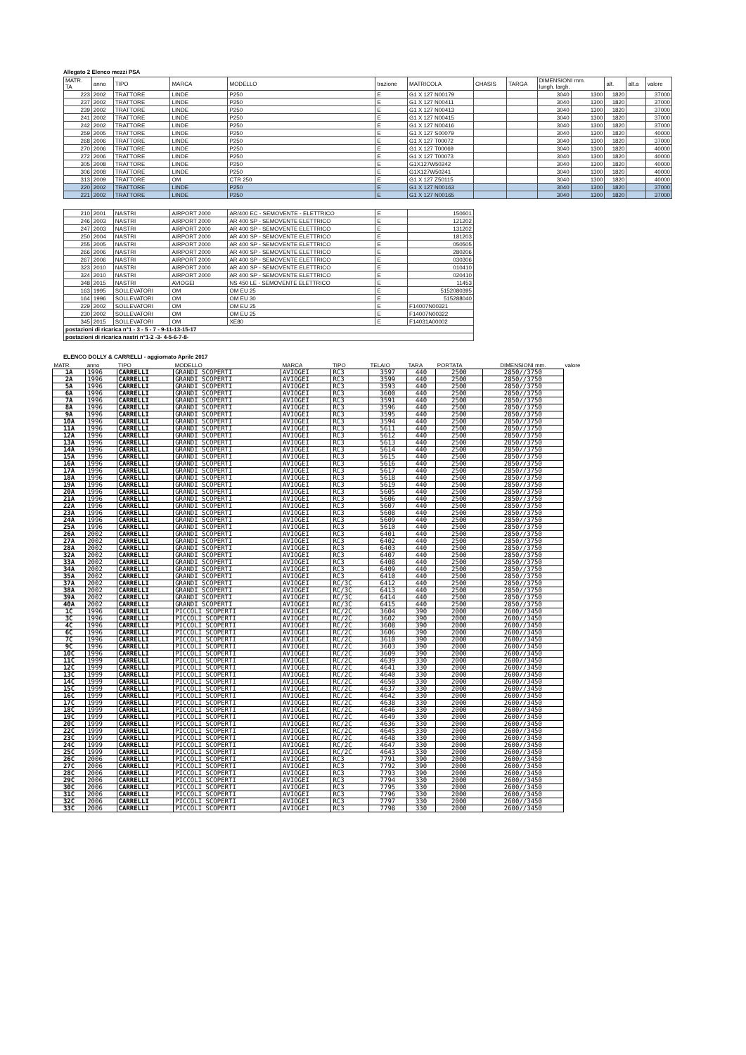Allegato 2 Elenco mezzi PSA
| MATR. TA | anno | TIPO | MARCA | MODELLO | trazione | MATRICOLA | CHASIS | TARGA | DIMENSIONI mm. lungh. largh. | | alt. | alt.a | valore |
| 223 | 2002 | TRATTORE | LINDE | P250 | E | G1 X 127 N00179 | | | 3040 | 1300 | 1820 | | 37000 |
| 237 | 2002 | TRATTORE | LINDE | P250 | E | G1 X 127 N00411 | | | 3040 | 1300 | 1820 | | 37000 |
| 239 | 2002 | TRATTORE | LINDE | P250 | E | G1 X 127 N00413 | | | 3040 | 1300 | 1820 | | 37000 |
| 241 | 2002 | TRATTORE | LINDE | P250 | E | G1 X 127 N00415 | | | 3040 | 1300 | 1820 | | 37000 |
| 242 | 2002 | TRATTORE | LINDE | P250 | E | G1 X 127 N00416 | | | 3040 | 1300 | 1820 | | 37000 |
| 259 | 2005 | TRATTORE | LINDE | P250 | E | G1 X 127 S00079 | | | 3040 | 1300 | 1820 | | 40000 |
| 268 | 2006 | TRATTORE | LINDE | P250 | E | G1 X 127 T00072 | | | 3040 | 1300 | 1820 | | 37000 |
| 270 | 2006 | TRATTORE | LINDE | P250 | E | G1 X 127 T00069 | | | 3040 | 1300 | 1820 | | 40000 |
| 272 | 2006 | TRATTORE | LINDE | P250 | E | G1 X 127 T00073 | | | 3040 | 1300 | 1820 | | 40000 |
| 305 | 2008 | TRATTORE | LINDE | P250 | E | G1X127W50242 | | | 3040 | 1300 | 1820 | | 40000 |
| 306 | 2008 | TRATTORE | LINDE | P250 | E | G1X127W50241 | | | 3040 | 1300 | 1820 | | 40000 |
| 313 | 2009 | TRATTORE | OM | CTR 250 | E | G1 X 127 Z50115 | | | 3040 | 1300 | 1820 | | 40000 |
| 220 | 2002 | TRATTORE | LINDE | P250 | E | G1 X 127 N00163 | | | 3040 | 1300 | 1820 | | 37000 |
| 221 | 2002 | TRATTORE | LINDE | P250 | E | G1 X 127 N00165 | | | 3040 | 1300 | 1820 | | 37000 |
| 210 | 2001 | NASTRI | AIRPORT 2000 | AR/400 EC - SEMOVENTE - ELETTRICO | E | 150601 | | | | | | | |
| 246 | 2003 | NASTRI | AIRPORT 2000 | AR 400 SP - SEMOVENTE ELETTRICO | E | 121202 | | | | | | | |
| 247 | 2003 | NASTRI | AIRPORT 2000 | AR 400 SP - SEMOVENTE ELETTRICO | E | 131202 | | | | | | | |
| 250 | 2004 | NASTRI | AIRPORT 2000 | AR 400 SP - SEMOVENTE ELETTRICO | E | 181203 | | | | | | | |
| 255 | 2005 | NASTRI | AIRPORT 2000 | AR 400 SP - SEMOVENTE ELETTRICO | E | 050505 | | | | | | | |
| 266 | 2006 | NASTRI | AIRPORT 2000 | AR 400 SP - SEMOVENTE ELETTRICO | E | 280206 | | | | | | | |
| 267 | 2006 | NASTRI | AIRPORT 2000 | AR 400 SP - SEMOVENTE ELETTRICO | E | 030306 | | | | | | | |
| 323 | 2010 | NASTRI | AIRPORT 2000 | AR 400 SP - SEMOVENTE ELETTRICO | E | 010410 | | | | | | | |
| 324 | 2010 | NASTRI | AIRPORT 2000 | AR 400 SP - SEMOVENTE ELETTRICO | E | 020410 | | | | | | | |
| 348 | 2015 | NASTRI | AVIOGEI | NS 450 LE - SEMOVENTE ELETTRICO | E | 11453 | | | | | | | |
| 163 | 1995 | SOLLEVATORI | OM | OM EU 25 | E | 5152080395 | | | | | | | |
| 164 | 1996 | SOLLEVATORI | OM | OM EU 30 | E | 515288040 | | | | | | | |
| 229 | 2002 | SOLLEVATORI | OM | OM EU 25 | E | F14007N00321 | | | | | | | |
| 230 | 2002 | SOLLEVATORI | OM | OM EU 25 | E | F14007N00322 | | | | | | | |
| 345 | 2015 | SOLLEVATORI | OM | XE80 | E | F14031A00002 | | | | | | | |
| postazioni di ricarica n°1 - 3 - 5 - 7 - 9-11-13-15-17 | | | | | | | | | | | | | |
| postazioni di ricarica nastri n°1-2 -3- 4-5-6-7-8- | | | | | | | | | | | | | |
ELENCO DOLLY & CARRELLI - aggiornato Aprile 2017
| MATR. | anno | TIPO | MODELLO | MARCA | TIPO | TELAIO | TARA | PORTATA | DIMENSIONI mm. | valore |
| --- | --- | --- | --- | --- | --- | --- | --- | --- | --- | --- |
| 1A | 1996 | CARRELLI | GRANDI SCOPERTI | AVIOGEI | RC3 | 3597 | 440 | 2500 | 2850//3750 | |
| 2A | 1996 | CARRELLI | GRANDI SCOPERTI | AVIOGEI | RC3 | 3599 | 440 | 2500 | 2850//3750 | |
| 5A | 1996 | CARRELLI | GRANDI SCOPERTI | AVIOGEI | RC3 | 3593 | 440 | 2500 | 2850//3750 | |
| 6A | 1996 | CARRELLI | GRANDI SCOPERTI | AVIOGEI | RC3 | 3600 | 440 | 2500 | 2850//3750 | |
| 7A | 1996 | CARRELLI | GRANDI SCOPERTI | AVIOGEI | RC3 | 3591 | 440 | 2500 | 2850//3750 | |
| 8A | 1996 | CARRELLI | GRANDI SCOPERTI | AVIOGEI | RC3 | 3596 | 440 | 2500 | 2850//3750 | |
| 9A | 1996 | CARRELLI | GRANDI SCOPERTI | AVIOGEI | RC3 | 3595 | 440 | 2500 | 2850//3750 | |
| 10A | 1996 | CARRELLI | GRANDI SCOPERTI | AVIOGEI | RC3 | 3594 | 440 | 2500 | 2850//3750 | |
| 11A | 1996 | CARRELLI | GRANDI SCOPERTI | AVIOGEI | RC3 | 5611 | 440 | 2500 | 2850//3750 | |
| 12A | 1996 | CARRELLI | GRANDI SCOPERTI | AVIOGEI | RC3 | 5612 | 440 | 2500 | 2850//3750 | |
| 13A | 1996 | CARRELLI | GRANDI SCOPERTI | AVIOGEI | RC3 | 5613 | 440 | 2500 | 2850//3750 | |
| 14A | 1996 | CARRELLI | GRANDI SCOPERTI | AVIOGEI | RC3 | 5614 | 440 | 2500 | 2850//3750 | |
| 15A | 1996 | CARRELLI | GRANDI SCOPERTI | AVIOGEI | RC3 | 5615 | 440 | 2500 | 2850//3750 | |
| 16A | 1996 | CARRELLI | GRANDI SCOPERTI | AVIOGEI | RC3 | 5616 | 440 | 2500 | 2850//3750 | |
| 17A | 1996 | CARRELLI | GRANDI SCOPERTI | AVIOGEI | RC3 | 5617 | 440 | 2500 | 2850//3750 | |
| 18A | 1996 | CARRELLI | GRANDI SCOPERTI | AVIOGEI | RC3 | 5618 | 440 | 2500 | 2850//3750 | |
| 19A | 1996 | CARRELLI | GRANDI SCOPERTI | AVIOGEI | RC3 | 5619 | 440 | 2500 | 2850//3750 | |
| 20A | 1996 | CARRELLI | GRANDI SCOPERTI | AVIOGEI | RC3 | 5605 | 440 | 2500 | 2850//3750 | |
| 21A | 1996 | CARRELLI | GRANDI SCOPERTI | AVIOGEI | RC3 | 5606 | 440 | 2500 | 2850//3750 | |
| 22A | 1996 | CARRELLI | GRANDI SCOPERTI | AVIOGEI | RC3 | 5607 | 440 | 2500 | 2850//3750 | |
| 23A | 1996 | CARRELLI | GRANDI SCOPERTI | AVIOGEI | RC3 | 5608 | 440 | 2500 | 2850//3750 | |
| 24A | 1996 | CARRELLI | GRANDI SCOPERTI | AVIOGEI | RC3 | 5609 | 440 | 2500 | 2850//3750 | |
| 25A | 1996 | CARRELLI | GRANDI SCOPERTI | AVIOGEI | RC3 | 5610 | 440 | 2500 | 2850//3750 | |
| 26A | 2002 | CARRELLI | GRANDI SCOPERTI | AVIOGEI | RC3 | 6401 | 440 | 2500 | 2850//3750 | |
| 27A | 2002 | CARRELLI | GRANDI SCOPERTI | AVIOGEI | RC3 | 6402 | 440 | 2500 | 2850//3750 | |
| 28A | 2002 | CARRELLI | GRANDI SCOPERTI | AVIOGEI | RC3 | 6403 | 440 | 2500 | 2850//3750 | |
| 32A | 2002 | CARRELLI | GRANDI SCOPERTI | AVIOGEI | RC3 | 6407 | 440 | 2500 | 2850//3750 | |
| 33A | 2002 | CARRELLI | GRANDI SCOPERTI | AVIOGEI | RC3 | 6408 | 440 | 2500 | 2850//3750 | |
| 34A | 2002 | CARRELLI | GRANDI SCOPERTI | AVIOGEI | RC3 | 6409 | 440 | 2500 | 2850//3750 | |
| 35A | 2002 | CARRELLI | GRANDI SCOPERTI | AVIOGEI | RC3 | 6410 | 440 | 2500 | 2850//3750 | |
| 37A | 2002 | CARRELLI | GRANDI SCOPERTI | AVIOGEI | RC/3C | 6412 | 440 | 2500 | 2850//3750 | |
| 38A | 2002 | CARRELLI | GRANDI SCOPERTI | AVIOGEI | RC/3C | 6413 | 440 | 2500 | 2850//3750 | |
| 39A | 2002 | CARRELLI | GRANDI SCOPERTI | AVIOGEI | RC/3C | 6414 | 440 | 2500 | 2850//3750 | |
| 40A | 2002 | CARRELLI | GRANDI SCOPERTI | AVIOGEI | RC/3C | 6415 | 440 | 2500 | 2850//3750 | |
| 1C | 1996 | CARRELLI | PICCOLI SCOPERTI | AVIOGEI | RC/2C | 3604 | 390 | 2000 | 2600//3450 | |
| 3C | 1996 | CARRELLI | PICCOLI SCOPERTI | AVIOGEI | RC/2C | 3602 | 390 | 2000 | 2600//3450 | |
| 4C | 1996 | CARRELLI | PICCOLI SCOPERTI | AVIOGEI | RC/2C | 3608 | 390 | 2000 | 2600//3450 | |
| 6C | 1996 | CARRELLI | PICCOLI SCOPERTI | AVIOGEI | RC/2C | 3606 | 390 | 2000 | 2600//3450 | |
| 7C | 1996 | CARRELLI | PICCOLI SCOPERTI | AVIOGEI | RC/2C | 3610 | 390 | 2000 | 2600//3450 | |
| 9C | 1996 | CARRELLI | PICCOLI SCOPERTI | AVIOGEI | RC/2C | 3603 | 390 | 2000 | 2600//3450 | |
| 10C | 1996 | CARRELLI | PICCOLI SCOPERTI | AVIOGEI | RC/2C | 3609 | 390 | 2000 | 2600//3450 | |
| 11C | 1999 | CARRELLI | PICCOLI SCOPERTI | AVIOGEI | RC/2C | 4639 | 330 | 2000 | 2600//3450 | |
| 12C | 1999 | CARRELLI | PICCOLI SCOPERTI | AVIOGEI | RC/2C | 4641 | 330 | 2000 | 2600//3450 | |
| 13C | 1999 | CARRELLI | PICCOLI SCOPERTI | AVIOGEI | RC/2C | 4640 | 330 | 2000 | 2600//3450 | |
| 14C | 1999 | CARRELLI | PICCOLI SCOPERTI | AVIOGEI | RC/2C | 4650 | 330 | 2000 | 2600//3450 | |
| 15C | 1999 | CARRELLI | PICCOLI SCOPERTI | AVIOGEI | RC/2C | 4637 | 330 | 2000 | 2600//3450 | |
| 16C | 1999 | CARRELLI | PICCOLI SCOPERTI | AVIOGEI | RC/2C | 4642 | 330 | 2000 | 2600//3450 | |
| 17C | 1999 | CARRELLI | PICCOLI SCOPERTI | AVIOGEI | RC/2C | 4638 | 330 | 2000 | 2600//3450 | |
| 18C | 1999 | CARRELLI | PICCOLI SCOPERTI | AVIOGEI | RC/2C | 4646 | 330 | 2000 | 2600//3450 | |
| 19C | 1999 | CARRELLI | PICCOLI SCOPERTI | AVIOGEI | RC/2C | 4649 | 330 | 2000 | 2600//3450 | |
| 20C | 1999 | CARRELLI | PICCOLI SCOPERTI | AVIOGEI | RC/2C | 4636 | 330 | 2000 | 2600//3450 | |
| 22C | 1999 | CARRELLI | PICCOLI SCOPERTI | AVIOGEI | RC/2C | 4645 | 330 | 2000 | 2600//3450 | |
| 23C | 1999 | CARRELLI | PICCOLI SCOPERTI | AVIOGEI | RC/2C | 4648 | 330 | 2000 | 2600//3450 | |
| 24C | 1999 | CARRELLI | PICCOLI SCOPERTI | AVIOGEI | RC/2C | 4647 | 330 | 2000 | 2600//3450 | |
| 25C | 1999 | CARRELLI | PICCOLI SCOPERTI | AVIOGEI | RC/2C | 4643 | 330 | 2000 | 2600//3450 | |
| 26C | 2006 | CARRELLI | PICCOLI SCOPERTI | AVIOGEI | RC3 | 7791 | 390 | 2000 | 2600//3450 | |
| 27C | 2006 | CARRELLI | PICCOLI SCOPERTI | AVIOGEI | RC3 | 7792 | 390 | 2000 | 2600//3450 | |
| 28C | 2006 | CARRELLI | PICCOLI SCOPERTI | AVIOGEI | RC3 | 7793 | 390 | 2000 | 2600//3450 | |
| 29C | 2006 | CARRELLI | PICCOLI SCOPERTI | AVIOGEI | RC3 | 7794 | 330 | 2000 | 2600//3450 | |
| 30C | 2006 | CARRELLI | PICCOLI SCOPERTI | AVIOGEI | RC3 | 7795 | 330 | 2000 | 2600//3450 | |
| 31C | 2006 | CARRELLI | PICCOLI SCOPERTI | AVIOGEI | RC3 | 7796 | 330 | 2000 | 2600//3450 | |
| 32C | 2006 | CARRELLI | PICCOLI SCOPERTI | AVIOGEI | RC3 | 7797 | 330 | 2000 | 2600//3450 | |
| 33C | 2006 | CARRELLI | PICCOLI SCOPERTI | AVIOGEI | RC3 | 7798 | 330 | 2000 | 2600//3450 | |